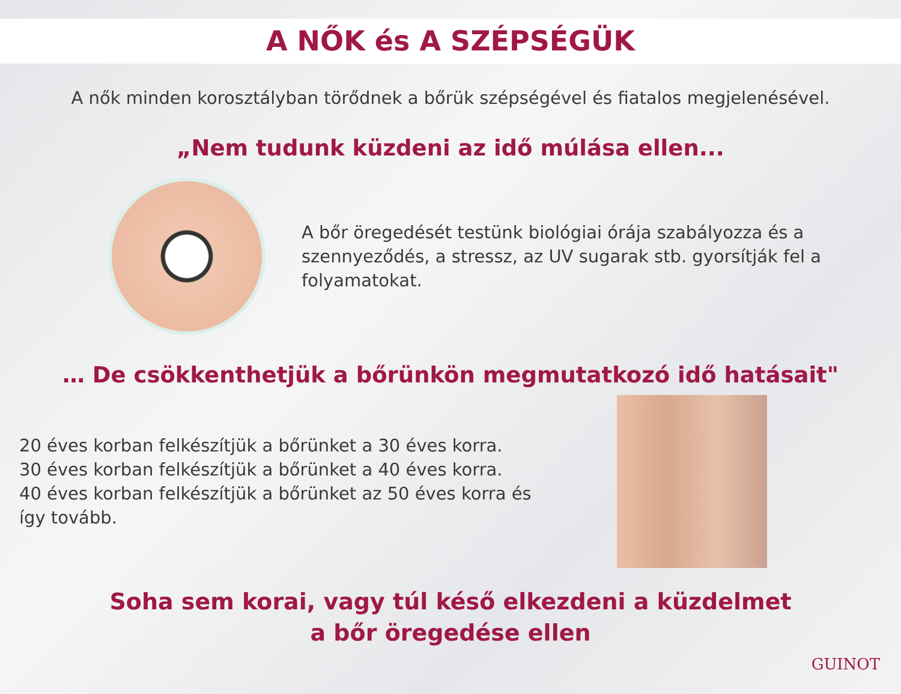A NŐK és A SZÉPSÉGÜK
A nők minden korosztályban törődnek a bőrük szépségével és fiatalos megjelenésével.
„Nem tudunk küzdeni az idő múlása ellen...
A bőr öregedését testünk biológiai órája szabályozza és a szennyeződés, a stressz, az UV sugarak stb. gyorsítják fel a folyamatokat.
… De csökkenthetjük a bőrünkön megmutatkozó idő hatásait"
20 éves korban felkészítjük a bőrünket a 30 éves korra.
30 éves korban felkészítjük a bőrünket a 40 éves korra.
40 éves korban felkészítjük a bőrünket az 50 éves korra és így tovább.
Soha sem korai, vagy túl késő elkezdeni a küzdelmet
a bőr öregedése ellen
GUINOT